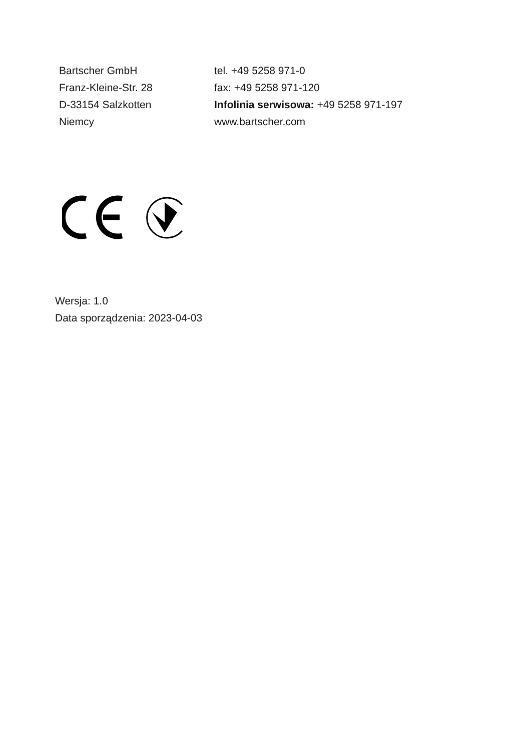Bartscher GmbH
Franz-Kleine-Str. 28
D-33154 Salzkotten
Niemcy
tel. +49 5258 971-0
fax: +49 5258 971-120
Infolinia serwisowa: +49 5258 971-197
www.bartscher.com
Wersja: 1.0
Data sporządzenia: 2023-04-03